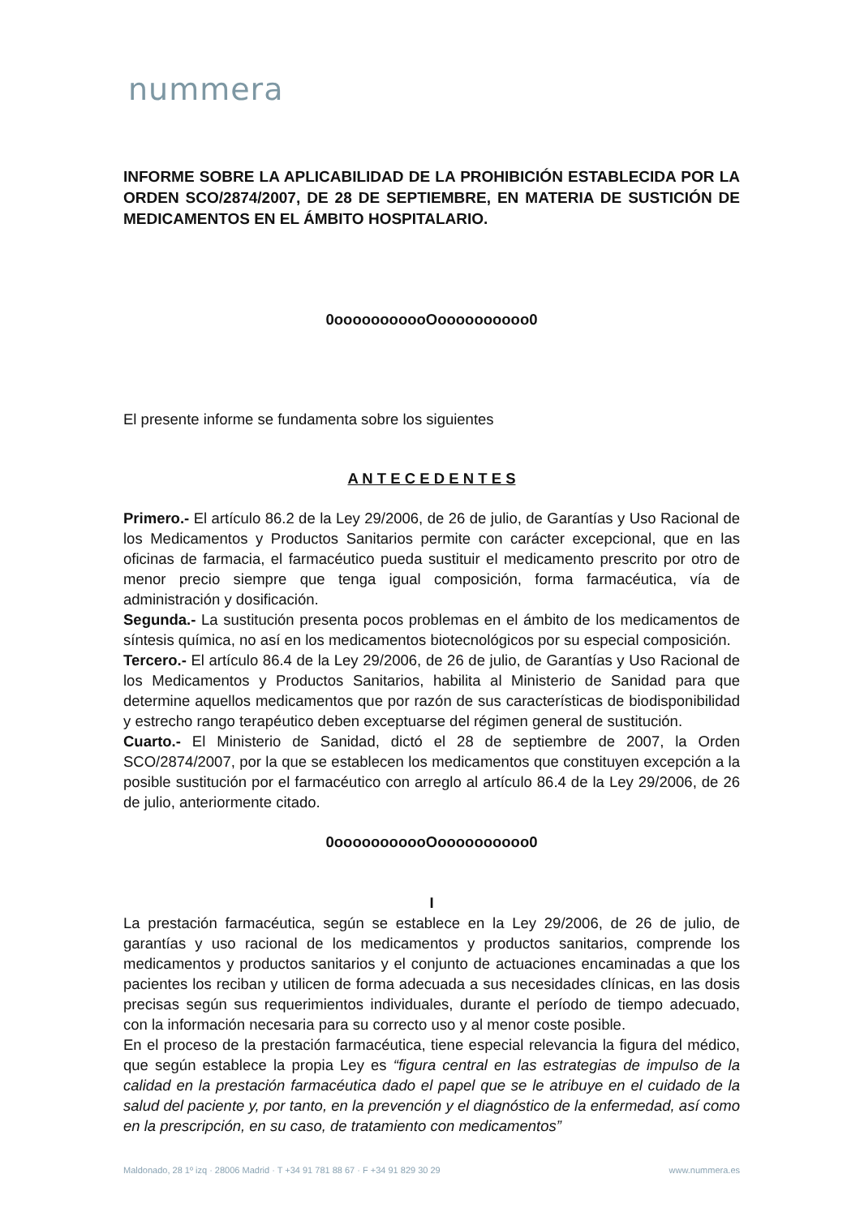nummera
INFORME SOBRE LA APLICABILIDAD DE LA PROHIBICIÓN ESTABLECIDA POR LA ORDEN SCO/2874/2007, DE 28 DE SEPTIEMBRE, EN MATERIA DE SUSTICIÓN DE MEDICAMENTOS EN EL ÁMBITO HOSPITALARIO.
0ooooooooooOoooooooooo0
El presente informe se fundamenta sobre los siguientes
A N T E C E D E N T E S
Primero.- El artículo 86.2 de la Ley 29/2006, de 26 de julio, de Garantías y Uso Racional de los Medicamentos y Productos Sanitarios permite con carácter excepcional, que en las oficinas de farmacia, el farmacéutico pueda sustituir el medicamento prescrito por otro de menor precio siempre que tenga igual composición, forma farmacéutica, vía de administración y dosificación.
Segunda.- La sustitución presenta pocos problemas en el ámbito de los medicamentos de síntesis química, no así en los medicamentos biotecnológicos por su especial composición.
Tercero.- El artículo 86.4 de la Ley 29/2006, de 26 de julio, de Garantías y Uso Racional de los Medicamentos y Productos Sanitarios, habilita al Ministerio de Sanidad para que determine aquellos medicamentos que por razón de sus características de biodisponibilidad y estrecho rango terapéutico deben exceptuarse del régimen general de sustitución.
Cuarto.- El Ministerio de Sanidad, dictó el 28 de septiembre de 2007, la Orden SCO/2874/2007, por la que se establecen los medicamentos que constituyen excepción a la posible sustitución por el farmacéutico con arreglo al artículo 86.4 de la Ley 29/2006, de 26 de julio, anteriormente citado.
0ooooooooooOoooooooooo0
I
La prestación farmacéutica, según se establece en la Ley 29/2006, de 26 de julio, de garantías y uso racional de los medicamentos y productos sanitarios, comprende los medicamentos y productos sanitarios y el conjunto de actuaciones encaminadas a que los pacientes los reciban y utilicen de forma adecuada a sus necesidades clínicas, en las dosis precisas según sus requerimientos individuales, durante el período de tiempo adecuado, con la información necesaria para su correcto uso y al menor coste posible.
En el proceso de la prestación farmacéutica, tiene especial relevancia la figura del médico, que según establece la propia Ley es “figura central en las estrategias de impulso de la calidad en la prestación farmacéutica dado el papel que se le atribuye en el cuidado de la salud del paciente y, por tanto, en la prevención y el diagnóstico de la enfermedad, así como en la prescripción, en su caso, de tratamiento con medicamentos”
Maldonado, 28 1º izq · 28006 Madrid · T +34 91 781 88 67 · F +34 91 829 30 29 www.nummera.es